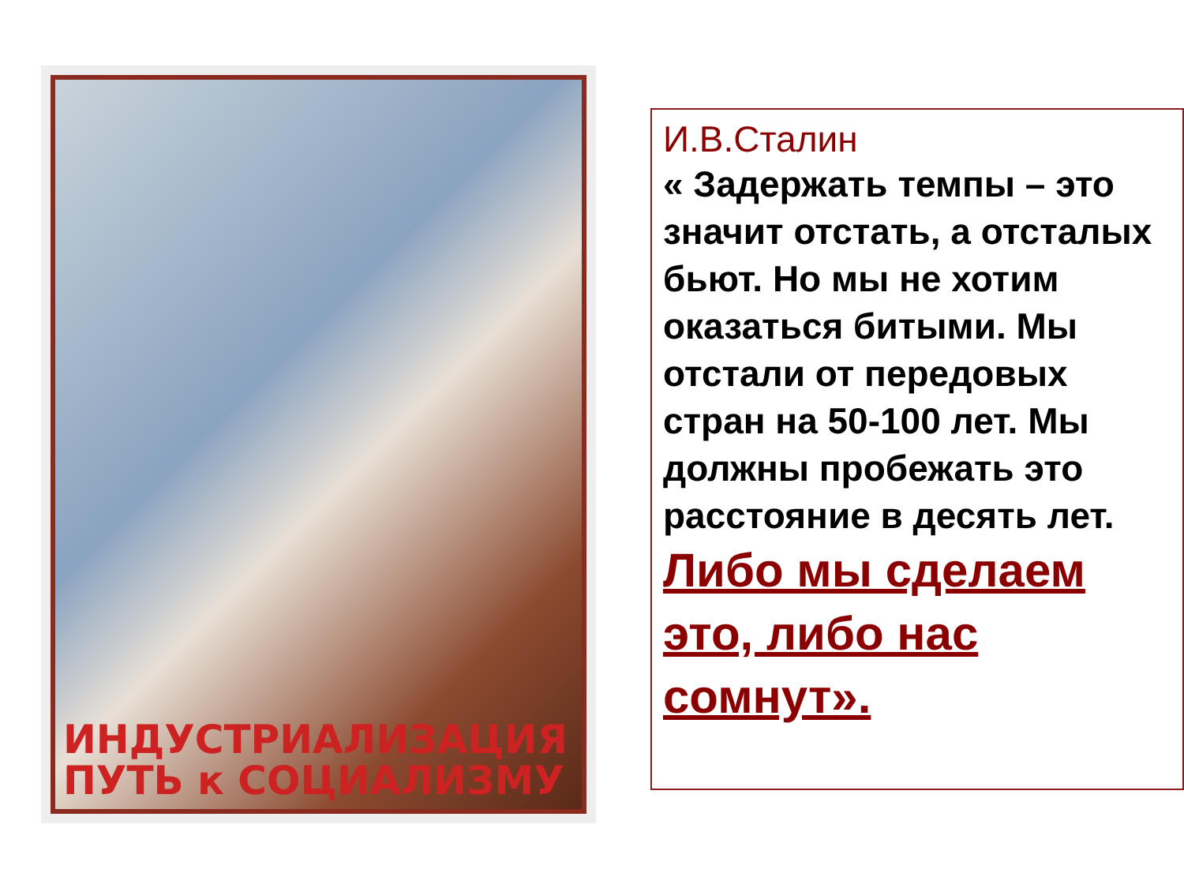ИНДУСТРИАЛИЗАЦИЯ
ПУТЬ к СОЦИАЛИЗМУ
И.В.Сталин
« Задержать темпы – это значит отстать, а отсталых бьют. Но мы не хотим оказаться битыми. Мы отстали от передовых стран на 50-100 лет. Мы должны пробежать это расстояние в десять лет.
Либо мы сделаем это, либо нас сомнут».